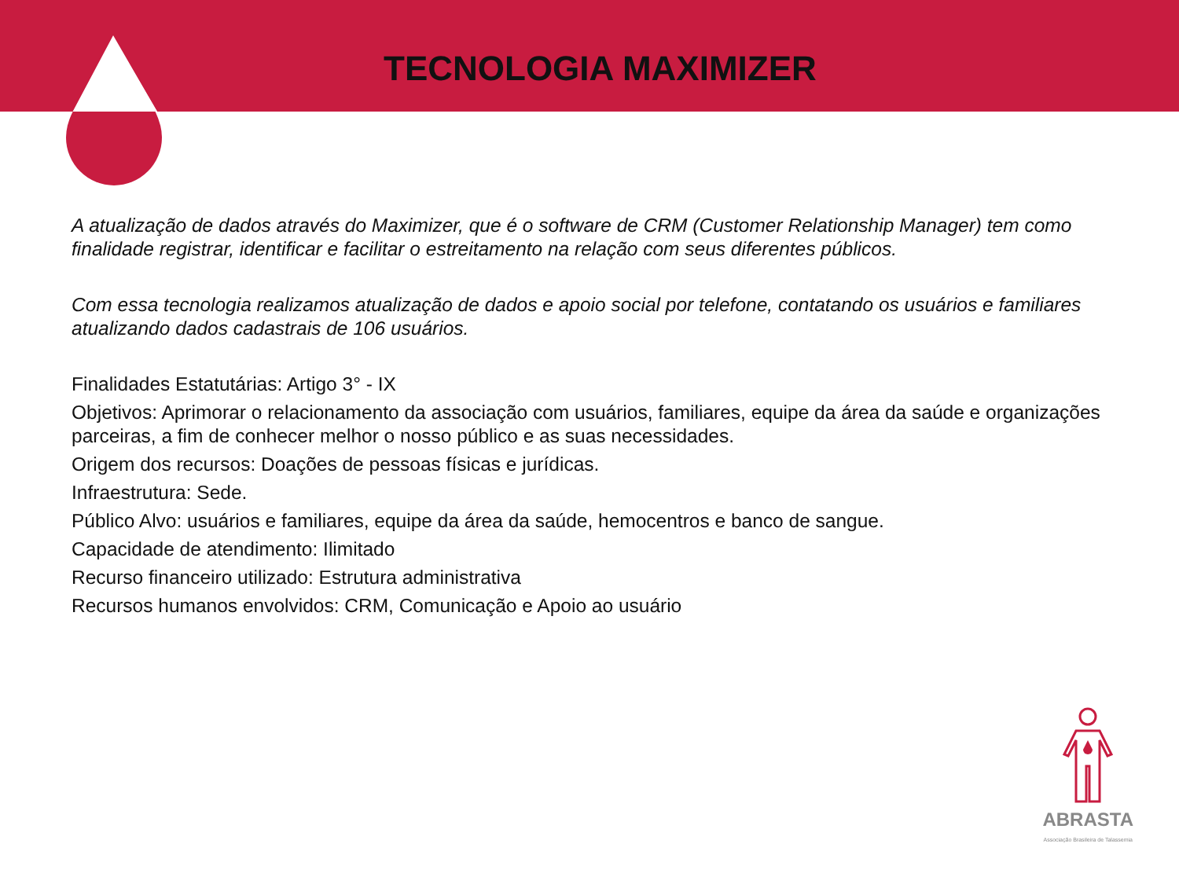TECNOLOGIA MAXIMIZER
A atualização de dados através do Maximizer, que é o software de CRM (Customer Relationship Manager) tem como finalidade registrar, identificar e facilitar o estreitamento na relação com seus diferentes públicos.
Com essa tecnologia realizamos atualização de dados e apoio social por telefone, contatando os usuários e familiares atualizando dados cadastrais de 106 usuários.
Finalidades Estatutárias: Artigo 3° - IX
Objetivos: Aprimorar o relacionamento da associação com usuários, familiares, equipe da área da saúde e organizações parceiras, a fim de conhecer melhor o nosso público e as suas necessidades.
Origem dos recursos: Doações de pessoas físicas e jurídicas.
Infraestrutura: Sede.
Público Alvo: usuários e familiares, equipe da área da saúde, hemocentros e banco de sangue.
Capacidade de atendimento: Ilimitado
Recurso financeiro utilizado: Estrutura administrativa
Recursos humanos envolvidos: CRM, Comunicação e Apoio ao usuário
ABRASTA
Associação Brasileira de Talassemia